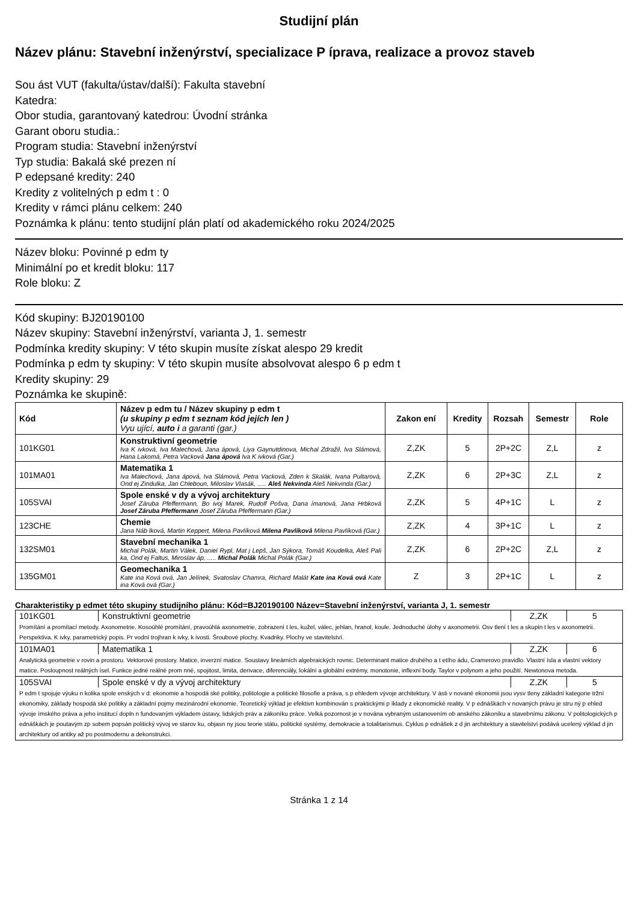Studijní plán
Název plánu: Stavební inženýrství, specializace P íprava, realizace a provoz staveb
Sou ást VUT (fakulta/ústav/další): Fakulta stavební
Katedra:
Obor studia, garantovaný katedrou: Úvodní stránka
Garant oboru studia.:
Program studia: Stavební inženýrství
Typ studia: Bakalá ské prezen ní
P edepsané kredity: 240
Kredity z volitelných p edm t : 0
Kredity v rámci plánu celkem: 240
Poznámka k plánu: tento studijní plán platí od akademického roku 2024/2025
Název bloku: Povinné p edm ty
Minimální po et kredit bloku: 117
Role bloku: Z
Kód skupiny: BJ20190100
Název skupiny: Stavební inženýrství, varianta J, 1. semestr
Podmínka kredity skupiny: V této skupin musíte získat alespo 29 kredit
Podmínka p edm ty skupiny: V této skupin musíte absolvovat alespo 6 p edm t
Kredity skupiny: 29
Poznámka ke skupině:
| Kód | Název p edm tu / Název skupiny p edm t (u skupiny p edm t seznam kód jejích len ) Vyu ující, auto i a garanti (gar.) | Zakon ení | Kredity | Rozsah | Semestr | Role |
| --- | --- | --- | --- | --- | --- | --- |
| 101KG01 | Konstruktivní geometrie Iva K ivková, Iva Malechová, Jana ápová, Liya Gaynutdinova, Michal Zdražil, Iva Slámová, Hana Lakomá, Petra Vacková Jana ápová Iva K ivková (Gar.) | Z,ZK | 5 | 2P+2C | Z,L | z |
| 101MA01 | Matematika 1 Iva Malechová, Jana ápová, Iva Slámová, Petra Vacková, Zden k Skalák, Ivana Pultarová, Ond ej Zindulka, Jan Chleboun, Miloslav Vlasák, ..... Aleš Nekvinda Aleš Nekvinda (Gar.) | Z,ZK | 6 | 2P+3C | Z,L | z |
| 105SVAI | Spole enské v dy a vývoj architektury Josef Záruba Pfeffermann, Bo ivoj Marek, Rudolf Pošva, Dana ímanová, Jana Hrbková Josef Záruba Pfeffermann Josef Záruba Pfeffermann (Gar.) | Z,ZK | 5 | 4P+1C | L | z |
| 123CHE | Chemie Jana Náb lková, Martin Keppert, Milena Pavlíková Milena Pavlíková Milena Pavlíková (Gar.) | Z,ZK | 4 | 3P+1C | L | z |
| 132SM01 | Stavební mechanika 1 Michal Polák, Martin Válek, Daniel Rypl, Mat j Lepš, Jan Sýkora, Tomáš Koudelka, Aleš Pali ka, Ond ej Faltus, Miroslav áp, ..... Michal Polák Michal Polák (Gar.) | Z,ZK | 6 | 2P+2C | Z,L | z |
| 135GM01 | Geomechanika 1 Kate ina Ková ová, Jan Jelínek, Svatoslav Chamra, Richard Malát Kate ina Ková ová Kate ina Ková ová (Gar.) | Z | 3 | 2P+1C | L | z |
Charakteristiky p edmet této skupiny studijního plánu: Kód=BJ20190100 Název=Stavební inženýrství, varianta J, 1. semestr
| 101KG01 | Konstruktivní geometrie | Z,ZK | 5 |
| Promítání a promítací metody. Axonometrie. Kosoúhlé promítání, pravoúhlá axonometrie, zobrazení t les, kužel, válec, jehlan, hranol, koule. Jednoduché úlohy v axonometrii. Osv tlení t les a skupin t les v axonometrii. Perspektiva. K ivky, parametrický popis. Pr vodní trojhran k ivky, k ivosti. Šroubové plochy. Kvadriky. Plochy ve stavitelství. | | | |
| 101MA01 | Matematika 1 | Z,ZK | 6 |
| Analytická geometrie v rovin a prostoru. Vektorové prostory. Matice, inverzní matice. Soustavy lineárních algebraických rovnic. Determinant matice druhého a t etího ádu, Cramerovo pravidlo. Vlastní ísla a vlastní vektory matice. Posloupnost reálných ísel. Funkce jedné reálné prom nné, spojitost, limita, derivace, diferenciály, lokální a globální extrémy, monotonie, inflexní body. Taylor v polynom a jeho použití. Newtonova metoda. | | | |
| 105SVAI | Spole enské v dy a vývoj architektury | Z,ZK | 5 |
| P edm t spojuje výuku n kolika spole enských v d: ekonomie a hospodá ské politiky, politologie a politické filosofie a práva, s p ehledem vývoje architektury. V ásti v nované ekonomii jsou vysv tleny základní kategorie tržní ekonomiky, základy hospodá ské politiky a základní pojmy mezinárodní ekonomie. Teoretický výklad je efektivn kombinován s praktickými p íklady z ekonomické reality. V p ednáškách v novaných právu je stru ný p ehled vývoje ímského práva a jeho institucí dopln n fundovaným výkladem ústavy, lidských práv a zákoníku práce. Velká pozornost je v nována vybraným ustanovením ob anského zákoníku a stavebnímu zákonu. V politologických p ednáškách je poutavým zp sobem popsán politický vývoj ve starov ku, objasn ny jsou teorie státu, politické systémy, demokracie a totalitarismus. Cyklus p ednášek z d jin architektury a stavitelství podává ucelený výklad d jin architektury od antiky až po postmodernu a dekonstrukci. | | | |
Stránka 1 z 14